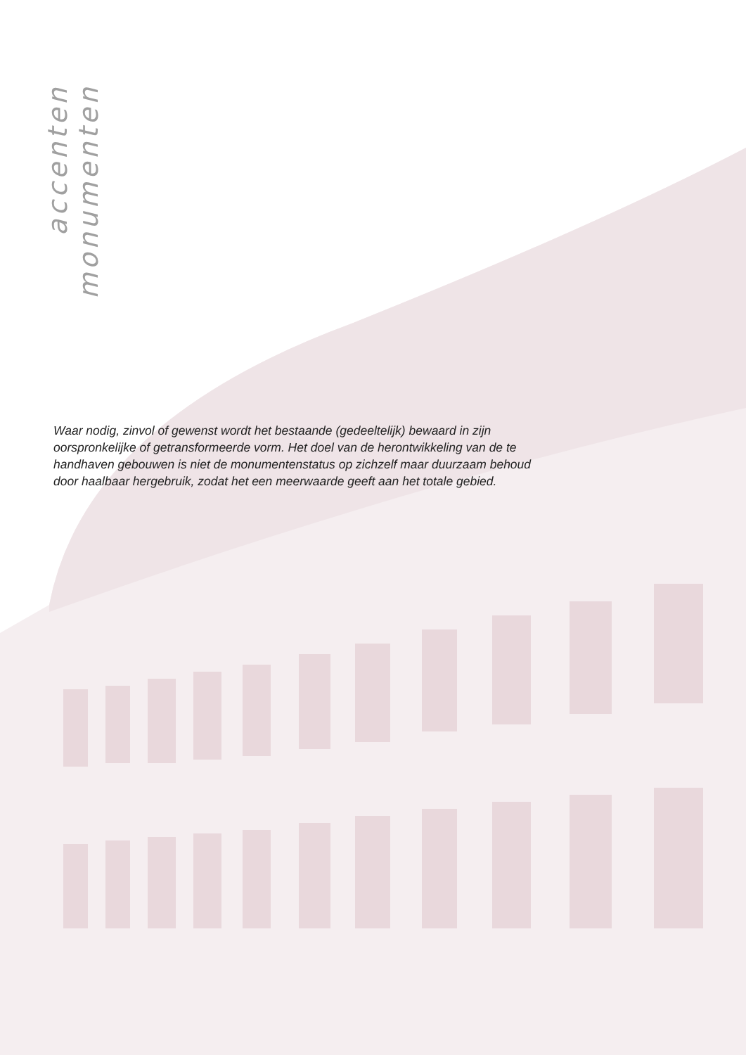accenten monumenten
Waar nodig, zinvol of gewenst wordt het bestaande (gedeeltelijk) bewaard in zijn oorspronkelijke of getransformeerde vorm. Het doel van de herontwikkeling van de te handhaven gebouwen is niet de monumentenstatus op zichzelf maar duurzaam behoud door haalbaar hergebruik, zodat het een meerwaarde geeft aan het totale gebied.